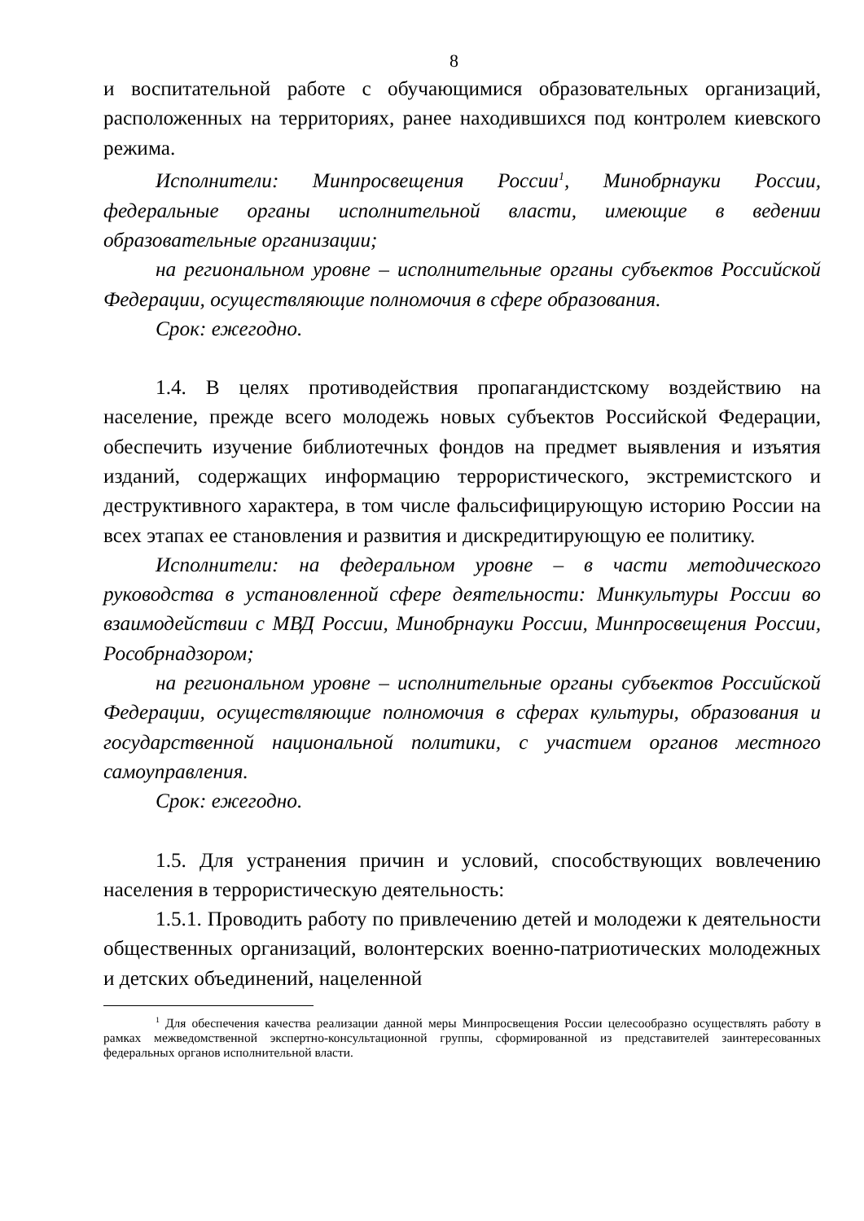8
и воспитательной работе с обучающимися образовательных организаций, расположенных на территориях, ранее находившихся под контролем киевского режима.
Исполнители: Минпросвещения России<sup>1</sup>, Минобрнауки России, федеральные органы исполнительной власти, имеющие в ведении образовательные организации;
на региональном уровне – исполнительные органы субъектов Российской Федерации, осуществляющие полномочия в сфере образования.
Срок: ежегодно.
1.4. В целях противодействия пропагандистскому воздействию на население, прежде всего молодежь новых субъектов Российской Федерации, обеспечить изучение библиотечных фондов на предмет выявления и изъятия изданий, содержащих информацию террористического, экстремистского и деструктивного характера, в том числе фальсифицирующую историю России на всех этапах ее становления и развития и дискредитирующую ее политику.
Исполнители: на федеральном уровне – в части методического руководства в установленной сфере деятельности: Минкультуры России во взаимодействии с МВД России, Минобрнауки России, Минпросвещения России, Рособрнадзором;
на региональном уровне – исполнительные органы субъектов Российской Федерации, осуществляющие полномочия в сферах культуры, образования и государственной национальной политики, с участием органов местного самоуправления.
Срок: ежегодно.
1.5. Для устранения причин и условий, способствующих вовлечению населения в террористическую деятельность:
1.5.1. Проводить работу по привлечению детей и молодежи к деятельности общественных организаций, волонтерских военно-патриотических молодежных и детских объединений, нацеленной
<sup>1</sup> Для обеспечения качества реализации данной меры Минпросвещения России целесообразно осуществлять работу в рамках межведомственной экспертно-консультационной группы, сформированной из представителей заинтересованных федеральных органов исполнительной власти.